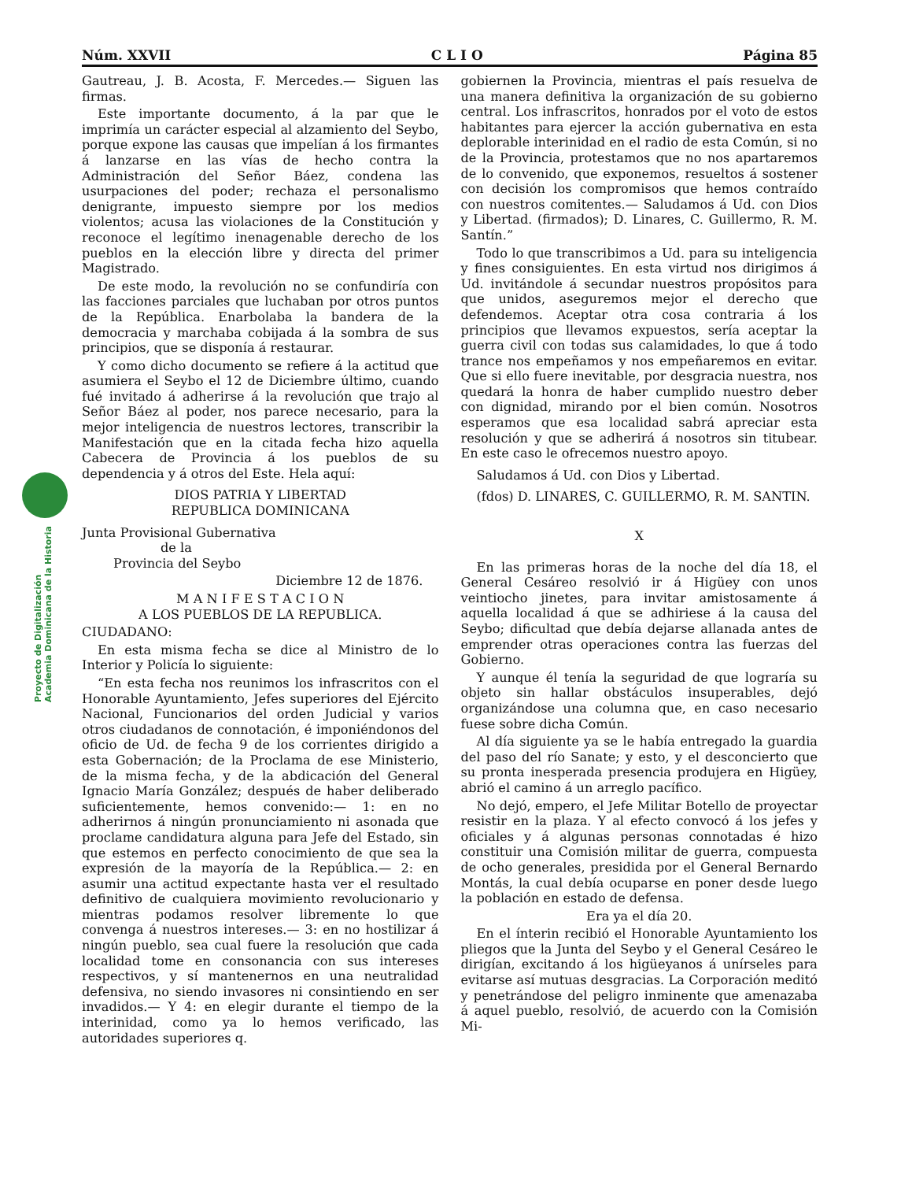Proyecto de Digitalización
Academia Dominicana de la Historia
Núm. XXVII C L I O Página 85
Gautreau, J. B. Acosta, F. Mercedes.— Siguen las firmas.
Este importante documento, á la par que le imprimía un carácter especial al alzamiento del Seybo, porque expone las causas que impelían á los firmantes á lanzarse en las vías de hecho contra la Administración del Señor Báez, condena las usurpaciones del poder; rechaza el personalismo denigrante, impuesto siempre por los medios violentos; acusa las violaciones de la Constitución y reconoce el legítimo inenagenable derecho de los pueblos en la elección libre y directa del primer Magistrado.
De este modo, la revolución no se confundiría con las facciones parciales que luchaban por otros puntos de la República. Enarbolaba la bandera de la democracia y marchaba cobijada á la sombra de sus principios, que se disponía á restaurar.
Y como dicho documento se refiere á la actitud que asumiera el Seybo el 12 de Diciembre último, cuando fué invitado á adherirse á la revolución que trajo al Señor Báez al poder, nos parece necesario, para la mejor inteligencia de nuestros lectores, transcribir la Manifestación que en la citada fecha hizo aquella Cabecera de Provincia á los pueblos de su dependencia y á otros del Este. Hela aquí:
DIOS PATRIA Y LIBERTAD
REPUBLICA DOMINICANA
Junta Provisional Gubernativa
de la
Provincia del Seybo
Diciembre 12 de 1876.
M A N I F E S T A C I O N
A LOS PUEBLOS DE LA REPUBLICA.
CIUDADANO:
En esta misma fecha se dice al Ministro de lo Interior y Policía lo siguiente:
“En esta fecha nos reunimos los infrascritos con el Honorable Ayuntamiento, Jefes superiores del Ejército Nacional, Funcionarios del orden Judicial y varios otros ciudadanos de connotación, é imponiéndonos del oficio de Ud. de fecha 9 de los corrientes dirigido a esta Gobernación; de la Proclama de ese Ministerio, de la misma fecha, y de la abdicación del General Ignacio María González; después de haber deliberado suficientemente, hemos convenido:— 1: en no adherirnos á ningún pronunciamiento ni asonada que proclame candidatura alguna para Jefe del Estado, sin que estemos en perfecto conocimiento de que sea la expresión de la mayoría de la República.— 2: en asumir una actitud expectante hasta ver el resultado definitivo de cualquiera movimiento revolucionario y mientras podamos resolver libremente lo que convenga á nuestros intereses.— 3: en no hostilizar á ningún pueblo, sea cual fuere la resolución que cada localidad tome en consonancia con sus intereses respectivos, y sí mantenernos en una neutralidad defensiva, no siendo invasores ni consintiendo en ser invadidos.— Y 4: en elegir durante el tiempo de la interinidad, como ya lo hemos verificado, las autoridades superiores q.
gobiernen la Provincia, mientras el país resuelva de una manera definitiva la organización de su gobierno central. Los infrascritos, honrados por el voto de estos habitantes para ejercer la acción gubernativa en esta deplorable interinidad en el radio de esta Común, si no de la Provincia, protestamos que no nos apartaremos de lo convenido, que exponemos, resueltos á sostener con decisión los compromisos que hemos contraído con nuestros comitentes.— Saludamos á Ud. con Dios y Libertad. (firmados); D. Linares, C. Guillermo, R. M. Santín.”
Todo lo que transcribimos a Ud. para su inteligencia y fines consiguientes. En esta virtud nos dirigimos á Ud. invitándole á secundar nuestros propósitos para que unidos, aseguremos mejor el derecho que defendemos. Aceptar otra cosa contraria á los principios que llevamos expuestos, sería aceptar la guerra civil con todas sus calamidades, lo que á todo trance nos empeñamos y nos empeñaremos en evitar. Que si ello fuere inevitable, por desgracia nuestra, nos quedará la honra de haber cumplido nuestro deber con dignidad, mirando por el bien común. Nosotros esperamos que esa localidad sabrá apreciar esta resolución y que se adherirá á nosotros sin titubear. En este caso le ofrecemos nuestro apoyo.
Saludamos á Ud. con Dios y Libertad.
(fdos) D. LINARES, C. GUILLERMO, R. M. SANTIN.
X
En las primeras horas de la noche del día 18, el General Cesáreo resolvió ir á Higüey con unos veintiocho jinetes, para invitar amistosamente á aquella localidad á que se adhiriese á la causa del Seybo; dificultad que debía dejarse allanada antes de emprender otras operaciones contra las fuerzas del Gobierno.
Y aunque él tenía la seguridad de que lograría su objeto sin hallar obstáculos insuperables, dejó organizándose una columna que, en caso necesario fuese sobre dicha Común.
Al día siguiente ya se le había entregado la guardia del paso del río Sanate; y esto, y el desconcierto que su pronta inesperada presencia produjera en Higüey, abrió el camino á un arreglo pacífico.
No dejó, empero, el Jefe Militar Botello de proyectar resistir en la plaza. Y al efecto convocó á los jefes y oficiales y á algunas personas connotadas é hizo constituir una Comisión militar de guerra, compuesta de ocho generales, presidida por el General Bernardo Montás, la cual debía ocuparse en poner desde luego la población en estado de defensa.
Era ya el día 20.
En el ínterin recibió el Honorable Ayuntamiento los pliegos que la Junta del Seybo y el General Cesáreo le dirigían, excitando á los higüeyanos á unírseles para evitarse así mutuas desgracias. La Corporación meditó y penetrándose del peligro inminente que amenazaba á aquel pueblo, resolvió, de acuerdo con la Comisión Mi-